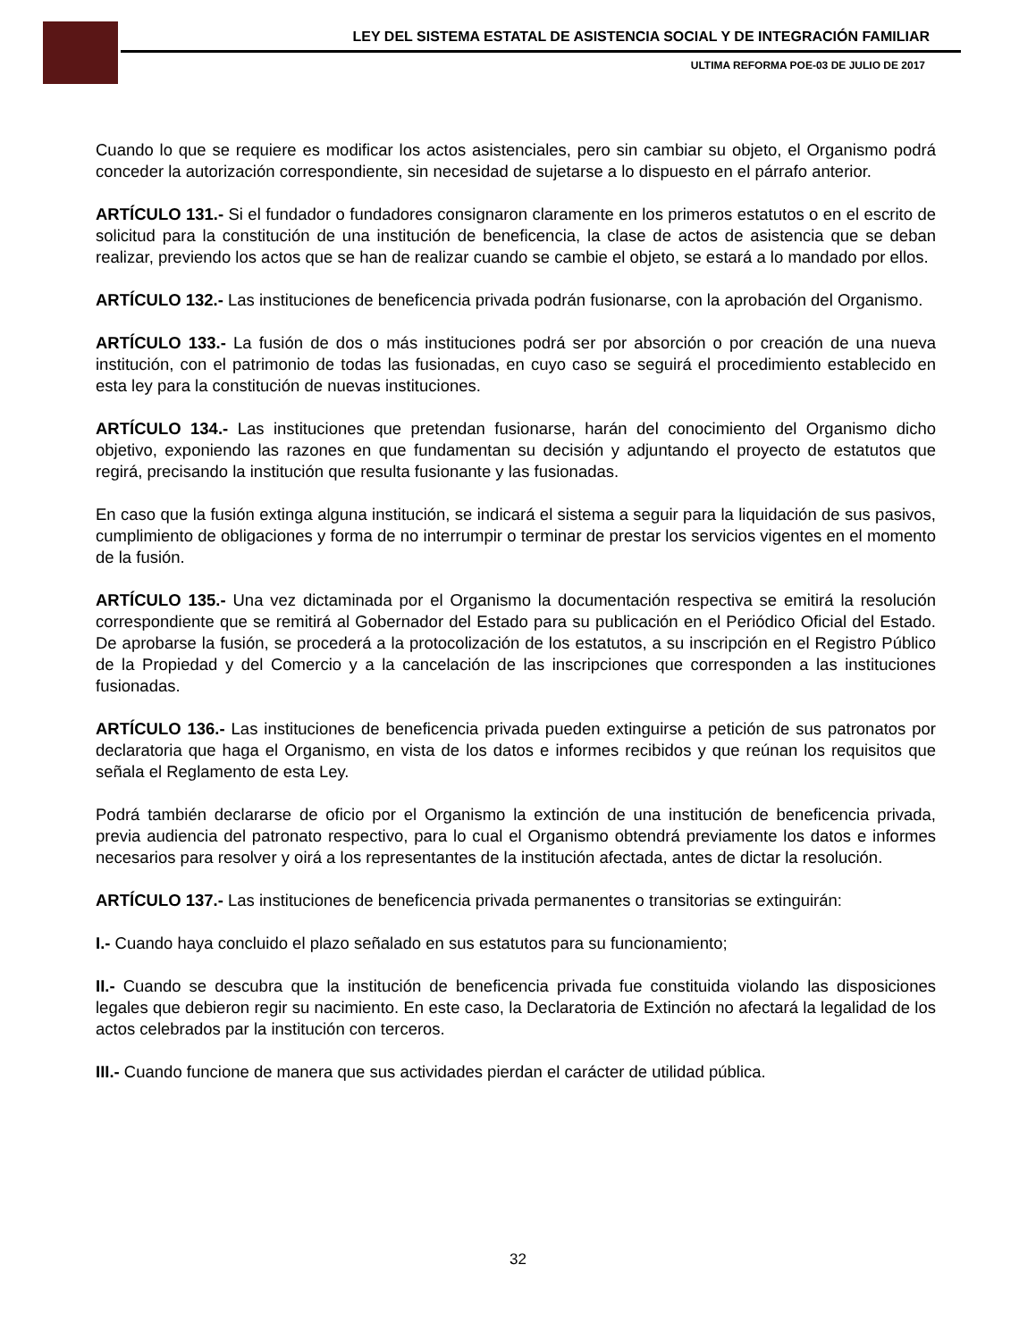LEY DEL SISTEMA ESTATAL DE ASISTENCIA SOCIAL Y DE INTEGRACIÓN FAMILIAR
ULTIMA REFORMA POE-03 DE JULIO DE 2017
Cuando lo que se requiere es modificar los actos asistenciales, pero sin cambiar su objeto, el Organismo podrá conceder la autorización correspondiente, sin necesidad de sujetarse a lo dispuesto en el párrafo anterior.
ARTÍCULO 131.- Si el fundador o fundadores consignaron claramente en los primeros estatutos o en el escrito de solicitud para la constitución de una institución de beneficencia, la clase de actos de asistencia que se deban realizar, previendo los actos que se han de realizar cuando se cambie el objeto, se estará a lo mandado por ellos.
ARTÍCULO 132.- Las instituciones de beneficencia privada podrán fusionarse, con la aprobación del Organismo.
ARTÍCULO 133.- La fusión de dos o más instituciones podrá ser por absorción o por creación de una nueva institución, con el patrimonio de todas las fusionadas, en cuyo caso se seguirá el procedimiento establecido en esta ley para la constitución de nuevas instituciones.
ARTÍCULO 134.- Las instituciones que pretendan fusionarse, harán del conocimiento del Organismo dicho objetivo, exponiendo las razones en que fundamentan su decisión y adjuntando el proyecto de estatutos que regirá, precisando la institución que resulta fusionante y las fusionadas.
En caso que la fusión extinga alguna institución, se indicará el sistema a seguir para la liquidación de sus pasivos, cumplimiento de obligaciones y forma de no interrumpir o terminar de prestar los servicios vigentes en el momento de la fusión.
ARTÍCULO 135.- Una vez dictaminada por el Organismo la documentación respectiva se emitirá la resolución correspondiente que se remitirá al Gobernador del Estado para su publicación en el Periódico Oficial del Estado. De aprobarse la fusión, se procederá a la protocolización de los estatutos, a su inscripción en el Registro Público de la Propiedad y del Comercio y a la cancelación de las inscripciones que corresponden a las instituciones fusionadas.
ARTÍCULO 136.- Las instituciones de beneficencia privada pueden extinguirse a petición de sus patronatos por declaratoria que haga el Organismo, en vista de los datos e informes recibidos y que reúnan los requisitos que señala el Reglamento de esta Ley.
Podrá también declararse de oficio por el Organismo la extinción de una institución de beneficencia privada, previa audiencia del patronato respectivo, para lo cual el Organismo obtendrá previamente los datos e informes necesarios para resolver y oirá a los representantes de la institución afectada, antes de dictar la resolución.
ARTÍCULO 137.- Las instituciones de beneficencia privada permanentes o transitorias se extinguirán:
I.- Cuando haya concluido el plazo señalado en sus estatutos para su funcionamiento;
II.- Cuando se descubra que la institución de beneficencia privada fue constituida violando las disposiciones legales que debieron regir su nacimiento. En este caso, la Declaratoria de Extinción no afectará la legalidad de los actos celebrados par la institución con terceros.
III.- Cuando funcione de manera que sus actividades pierdan el carácter de utilidad pública.
32